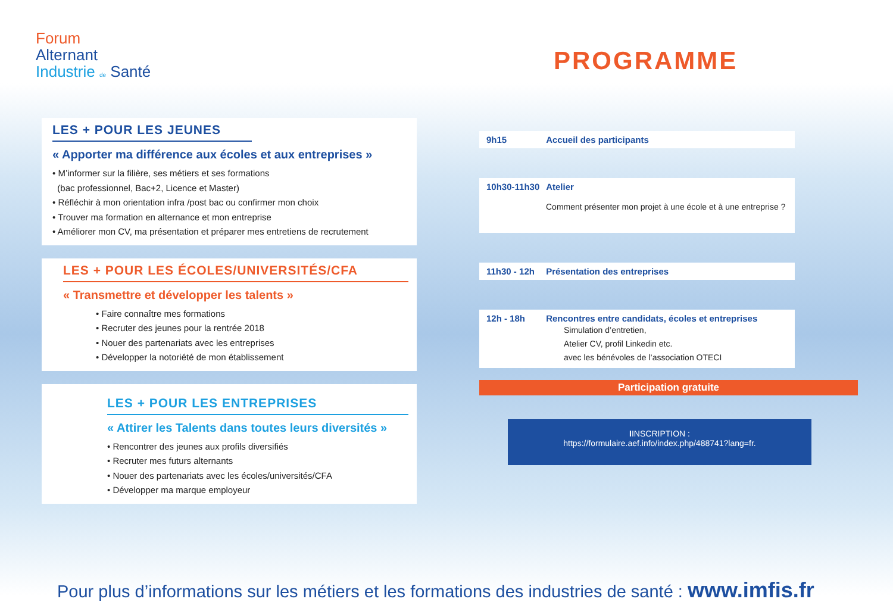Forum
Alternant
Industrie de Santé
PROGRAMME
LES + POUR LES JEUNES
« Apporter ma différence aux écoles et aux entreprises »
• M’informer sur la filière, ses métiers et ses formations
(bac professionnel, Bac+2, Licence et Master)
• Réfléchir à mon orientation infra /post bac ou confirmer mon choix
• Trouver ma formation en alternance et mon entreprise
• Améliorer mon CV, ma présentation et préparer mes entretiens de recrutement
LES + POUR LES ÉCOLES/UNIVERSITÉS/CFA
« Transmettre et développer les talents »
• Faire connaître mes formations
• Recruter des jeunes pour la rentrée 2018
• Nouer des partenariats avec les entreprises
• Développer la notoriété de mon établissement
LES + POUR LES ENTREPRISES
« Attirer les Talents dans toutes leurs diversités »
• Rencontrer des jeunes aux profils diversifiés
• Recruter mes futurs alternants
• Nouer des partenariats avec les écoles/universités/CFA
• Développer ma marque employeur
9h15 Accueil des participants
10h30-11h30 Atelier
Comment présenter mon projet à une école et à une entreprise ?
11h30 - 12h Présentation des entreprises
12h - 18h Rencontres entre candidats, écoles et entreprises
Simulation d’entretien,
Atelier CV, profil Linkedin etc.
avec les bénévoles de l’association OTECI
Participation gratuite
IINSCRIPTION :
https://formulaire.aef.info/index.php/488741?lang=fr.
Pour plus d’informations sur les métiers et les formations des industries de santé : www.imfis.fr